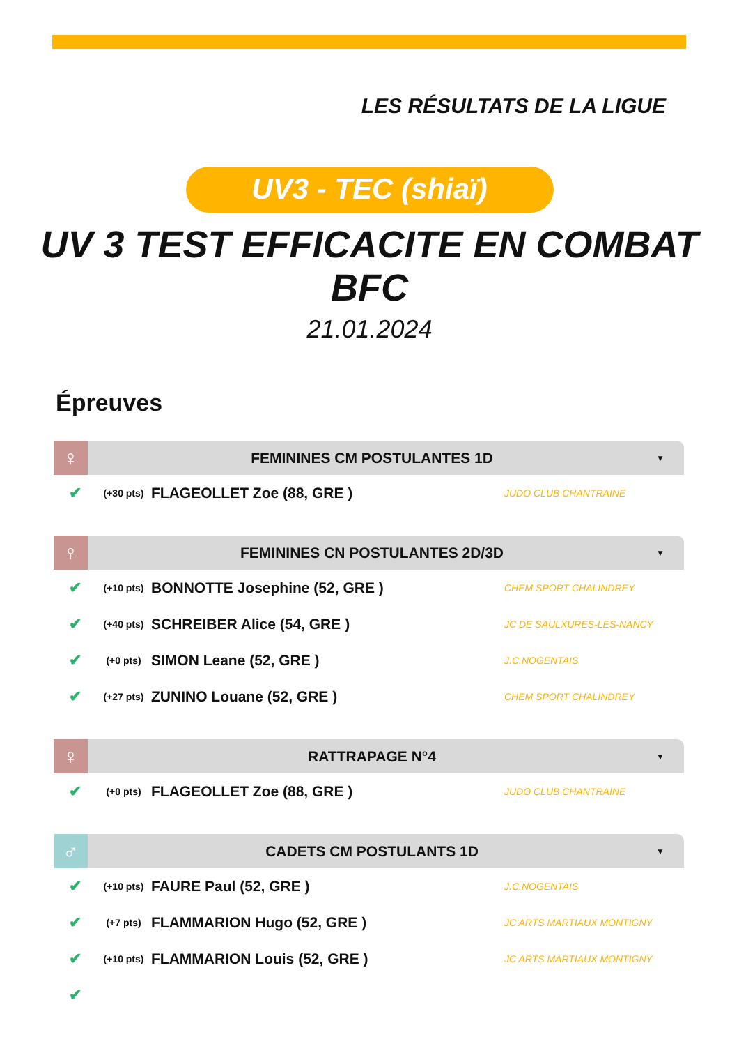LES RÉSULTATS DE LA LIGUE
UV3 - TEC (shiaï)
UV 3 TEST EFFICACITE EN COMBAT
BFC
21.01.2024
Épreuves
♀
FEMININES CM POSTULANTES 1D
▼
| ✔ | (+30 pts) | FLAGEOLLET Zoe (88, GRE ) | JUDO CLUB CHANTRAINE |
♀
FEMININES CN POSTULANTES 2D/3D
▼
| ✔ | (+10 pts) | BONNOTTE Josephine (52, GRE ) | CHEM SPORT CHALINDREY |
| ✔ | (+40 pts) | SCHREIBER Alice (54, GRE ) | JC DE SAULXURES-LES-NANCY |
| ✔ | (+0 pts) | SIMON Leane (52, GRE ) | J.C.NOGENTAIS |
| ✔ | (+27 pts) | ZUNINO Louane (52, GRE ) | CHEM SPORT CHALINDREY |
♀
RATTRAPAGE N°4
▼
| ✔ | (+0 pts) | FLAGEOLLET Zoe (88, GRE ) | JUDO CLUB CHANTRAINE |
♂
CADETS CM POSTULANTS 1D
▼
| ✔ | (+10 pts) | FAURE Paul (52, GRE ) | J.C.NOGENTAIS |
| ✔ | (+7 pts) | FLAMMARION Hugo (52, GRE ) | JC ARTS MARTIAUX MONTIGNY |
| ✔ | (+10 pts) | FLAMMARION Louis (52, GRE ) | JC ARTS MARTIAUX MONTIGNY |
| ✔ | | | |